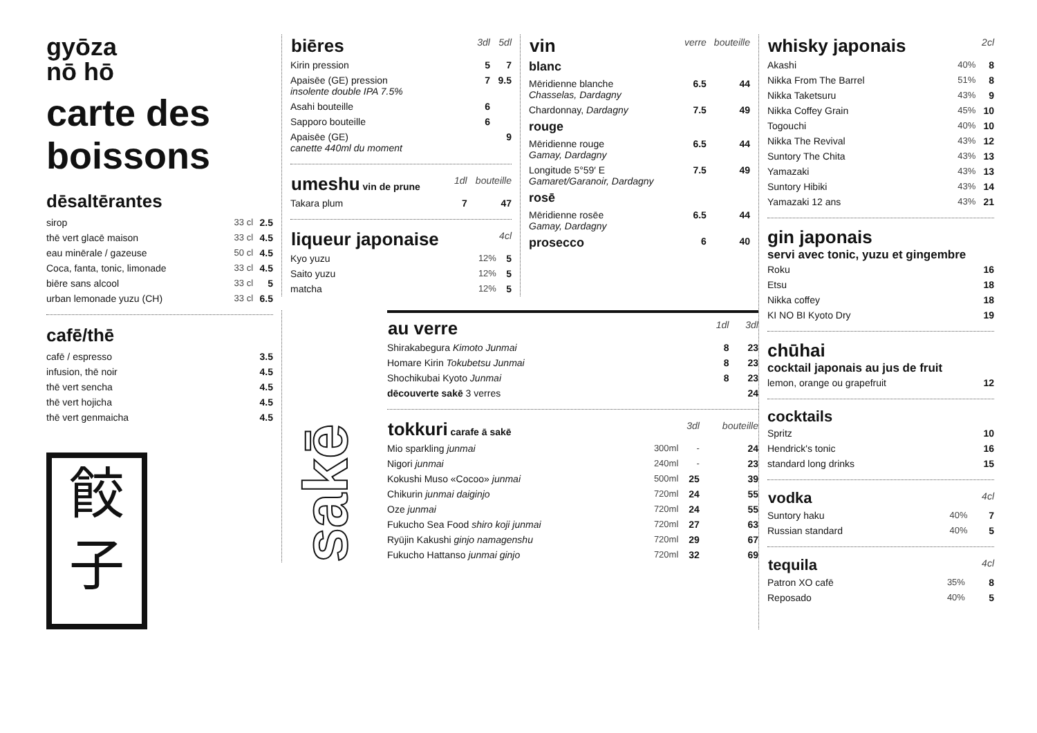gyōza
nō hō
carte des
boissons
dēsaltērantes
| sirop | 33 cl | 2.5 |
| thē vert glacē maison | 33 cl | 4.5 |
| eau minērale / gazeuse | 50 cl | 4.5 |
| Coca, fanta, tonic, limonade | 33 cl | 4.5 |
| biēre sans alcool | 33 cl | 5 |
| urban lemonade yuzu (CH) | 33 cl | 6.5 |
cafē/thē
| cafē / espresso | 3.5 |
| infusion, thē noir | 4.5 |
| thē vert sencha | 4.5 |
| thē vert hojicha | 4.5 |
| thē vert genmaicha | 4.5 |
餃子
| biēres | 3dl | 5dl |
| Kirin pression | 5 | 7 |
| Apaisēe (GE) pression insolente double IPA 7.5% | 7 | 9.5 |
| Asahi bouteille | 6 | |
| Sapporo bouteille | 6 | |
| Apaisēe (GE) canette 440ml du moment | | 9 |
| umeshu vin de prune | 1dl | bouteille |
| Takara plum | 7 | 47 |
| liqueur japonaise | | 4cl |
| Kyo yuzu | 12% | 5 |
| Saito yuzu | 12% | 5 |
| matcha | 12% | 5 |
| vin | verre | bouteille |
| blanc | | |
| Mēridienne blanche Chasselas, Dardagny | 6.5 | 44 |
| Chardonnay, Dardagny | 7.5 | 49 |
| rouge | | |
| Mēridienne rouge Gamay, Dardagny | 6.5 | 44 |
| Longitude 5°59′ E Gamaret/Garanoir, Dardagny | 7.5 | 49 |
| rosē | | |
| Mēridienne rosēe Gamay, Dardagny | 6.5 | 44 |
| prosecco | 6 | 40 |
sakē
| au verre | 1dl | 3dl | |
| Shirakabegura Kimoto Junmai | 8 | 23 | |
| Homare Kirin Tokubetsu Junmai | 8 | 23 | |
| Shochikubai Kyoto Junmai | 8 | 23 | |
| dēcouverte sakē 3 verres | | 24 | |
| tokkuri carafe ā sakē | | 3dl | bouteille |
| Mio sparkling junmai | 300ml | - | 24 |
| Nigori junmai | 240ml | - | 23 |
| Kokushi Muso «Cocoo» junmai | 500ml | 25 | 39 |
| Chikurin junmai daiginjo | 720ml | 24 | 55 |
| Oze junmai | 720ml | 24 | 55 |
| Fukucho Sea Food shiro koji junmai | 720ml | 27 | 63 |
| Ryūjin Kakushi ginjo namagenshu | 720ml | 29 | 67 |
| Fukucho Hattanso junmai ginjo | 720ml | 32 | 69 |
| whisky japonais | | 2cl |
| Akashi | 40% | 8 |
| Nikka From The Barrel | 51% | 8 |
| Nikka Taketsuru | 43% | 9 |
| Nikka Coffey Grain | 45% | 10 |
| Togouchi | 40% | 10 |
| Nikka The Revival | 43% | 12 |
| Suntory The Chita | 43% | 13 |
| Yamazaki | 43% | 13 |
| Suntory Hibiki | 43% | 14 |
| Yamazaki 12 ans | 43% | 21 |
gin japonais
servi avec tonic, yuzu et gingembre
| Roku | 16 |
| Etsu | 18 |
| Nikka coffey | 18 |
| KI NO BI Kyoto Dry | 19 |
chūhai
cocktail japonais au jus de fruit
| lemon, orange ou grapefruit | 12 |
cocktails
| Spritz | 10 |
| Hendrick's tonic | 16 |
| standard long drinks | 15 |
| vodka | | 4cl |
| Suntory haku | 40% | 7 |
| Russian standard | 40% | 5 |
| tequila | | 4cl |
| Patron XO cafē | 35% | 8 |
| Reposado | 40% | 5 |